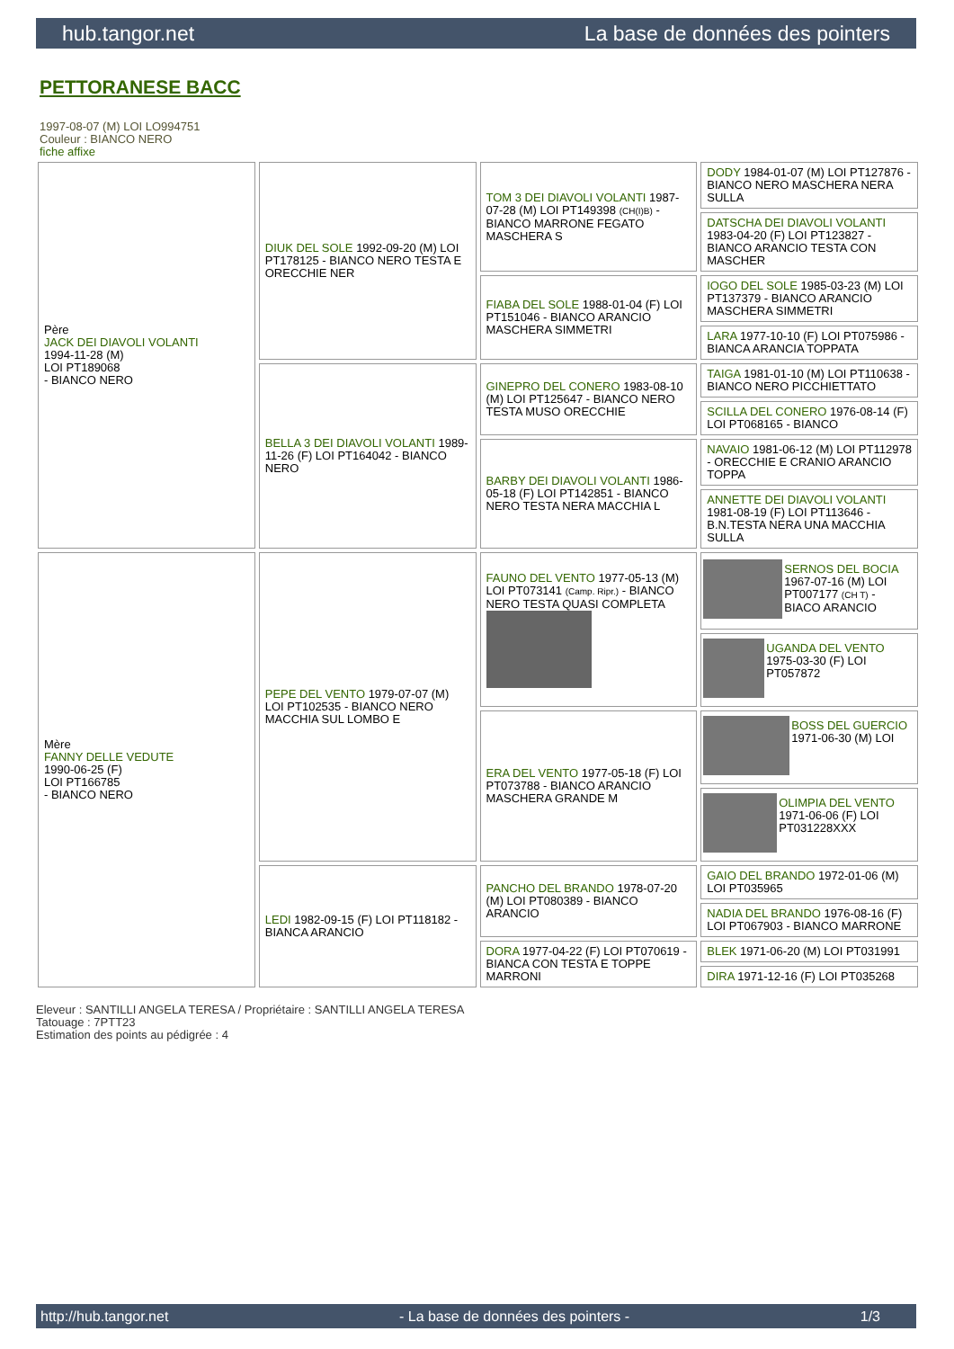hub.tangor.net La base de données des pointers
PETTORANESE BACC
1997-08-07 (M) LOI LO994751
Couleur : BIANCO NERO
fiche affixe
| Père JACK DEI DIAVOLI VOLANTI 1994-11-28 (M) LOI PT189068 - BIANCO NERO | DIUK DEL SOLE 1992-09-20 (M) LOI PT178125 - BIANCO NERO TESTA E ORECCHIE NER | TOM 3 DEI DIAVOLI VOLANTI 1987-07-28 (M) LOI PT149398 (CH(I)B) - BIANCO MARRONE FEGATO MASCHERA S | DODY 1984-01-07 (M) LOI PT127876 - BIANCO NERO MASCHERA NERA SULLA |
| | | | DATSCHA DEI DIAVOLI VOLANTI 1983-04-20 (F) LOI PT123827 - BIANCO ARANCIO TESTA CON MASCHER |
| | | FIABA DEL SOLE 1988-01-04 (F) LOI PT151046 - BIANCO ARANCIO MASCHERA SIMMETRI | IOGO DEL SOLE 1985-03-23 (M) LOI PT137379 - BIANCO ARANCIO MASCHERA SIMMETRI |
| | | | LARA 1977-10-10 (F) LOI PT075986 - BIANCA ARANCIA TOPPATA |
| | BELLA 3 DEI DIAVOLI VOLANTI 1989-11-26 (F) LOI PT164042 - BIANCO NERO | GINEPRO DEL CONERO 1983-08-10 (M) LOI PT125647 - BIANCO NERO TESTA MUSO ORECCHIE | TAIGA 1981-01-10 (M) LOI PT110638 - BIANCO NERO PICCHIETTATO |
| | | | SCILLA DEL CONERO 1976-08-14 (F) LOI PT068165 - BIANCO |
| | | BARBY DEI DIAVOLI VOLANTI 1986-05-18 (F) LOI PT142851 - BIANCO NERO TESTA NERA MACCHIA L | NAVAIO 1981-06-12 (M) LOI PT112978 - ORECCHIE E CRANIO ARANCIO TOPPA |
| | | | ANNETTE DEI DIAVOLI VOLANTI 1981-08-19 (F) LOI PT113646 - B.N.TESTA NERA UNA MACCHIA SULLA |
| Mère FANNY DELLE VEDUTE 1990-06-25 (F) LOI PT166785 - BIANCO NERO | PEPE DEL VENTO 1979-07-07 (M) LOI PT102535 - BIANCO NERO MACCHIA SUL LOMBO E | FAUNO DEL VENTO 1977-05-13 (M) LOI PT073141 (Camp. Ripr.) - BIANCO NERO TESTA QUASI COMPLETA | SERNOS DEL BOCIA 1967-07-16 (M) LOI PT007177 (CH T) - BIACO ARANCIO |
| | | | UGANDA DEL VENTO 1975-03-30 (F) LOI PT057872 |
| | | ERA DEL VENTO 1977-05-18 (F) LOI PT073788 - BIANCO ARANCIO MASCHERA GRANDE M | BOSS DEL GUERCIO 1971-06-30 (M) LOI |
| | | | OLIMPIA DEL VENTO 1971-06-06 (F) LOI PT031228XXX |
| | LEDI 1982-09-15 (F) LOI PT118182 - BIANCA ARANCIO | PANCHO DEL BRANDO 1978-07-20 (M) LOI PT080389 - BIANCO ARANCIO | GAIO DEL BRANDO 1972-01-06 (M) LOI PT035965 |
| | | | NADIA DEL BRANDO 1976-08-16 (F) LOI PT067903 - BIANCO MARRONE |
| | | DORA 1977-04-22 (F) LOI PT070619 - BIANCA CON TESTA E TOPPE MARRONI | BLEK 1971-06-20 (M) LOI PT031991 |
| | | | DIRA 1971-12-16 (F) LOI PT035268 |
Eleveur : SANTILLI ANGELA TERESA / Propriétaire : SANTILLI ANGELA TERESA
Tatouage : 7PTT23
Estimation des points au pédigrée : 4
http://hub.tangor.net - La base de données des pointers - 1/3